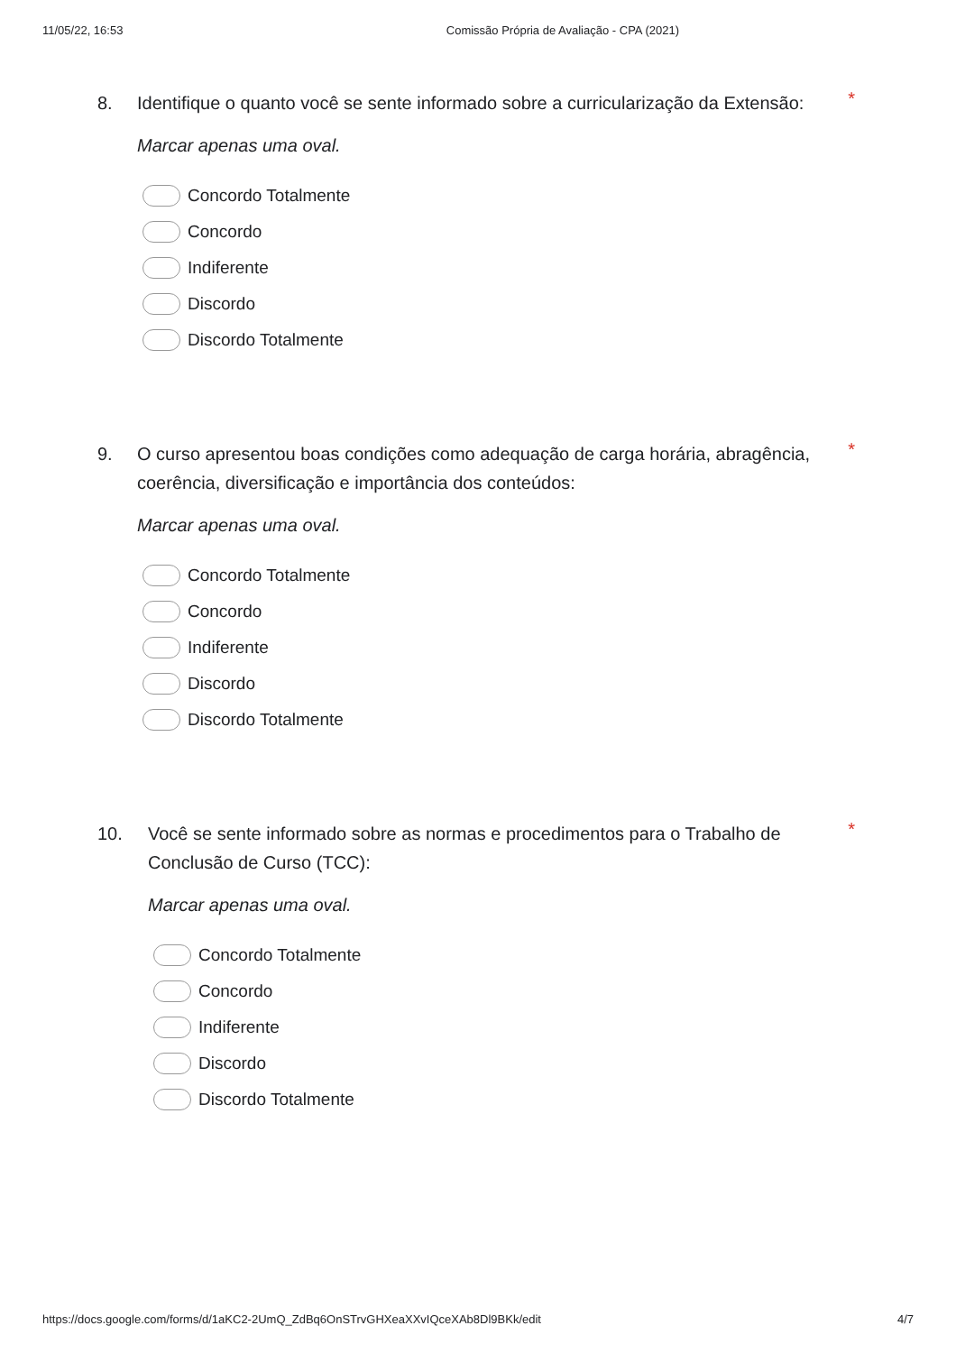11/05/22, 16:53 Comissão Própria de Avaliação - CPA (2021)
8. Identifique o quanto você se sente informado sobre a curricularização da Extensão:
*
Marcar apenas uma oval.
Concordo Totalmente
Concordo
Indiferente
Discordo
Discordo Totalmente
9. O curso apresentou boas condições como adequação de carga horária, abragência, coerência, diversificação e importância dos conteúdos:
*
Marcar apenas uma oval.
Concordo Totalmente
Concordo
Indiferente
Discordo
Discordo Totalmente
10. Você se sente informado sobre as normas e procedimentos para o Trabalho de Conclusão de Curso (TCC):
*
Marcar apenas uma oval.
Concordo Totalmente
Concordo
Indiferente
Discordo
Discordo Totalmente
https://docs.google.com/forms/d/1aKC2-2UmQ_ZdBq6OnSTrvGHXeaXXvIQceXAb8Dl9BKk/edit 4/7